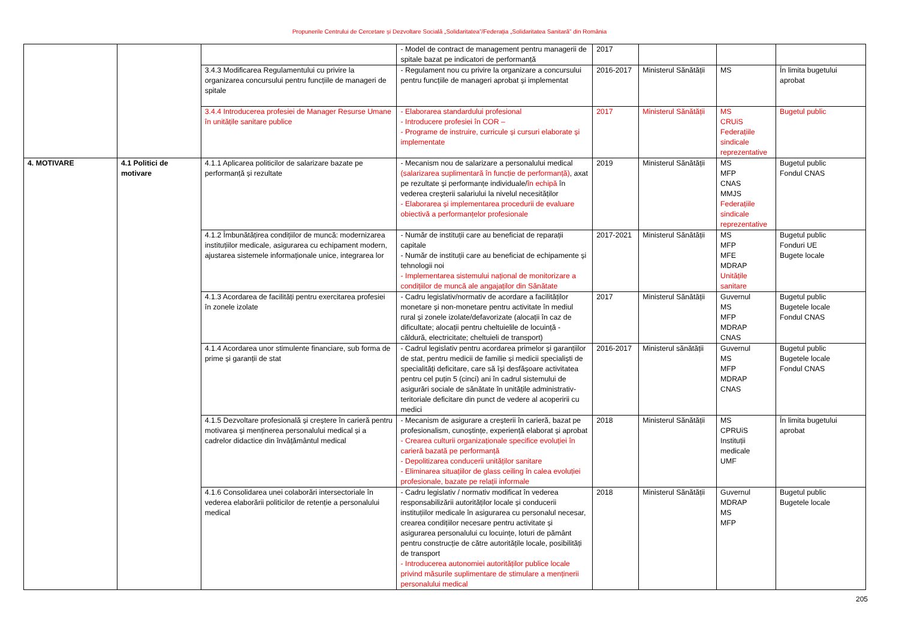Propunerile Centrului de Cercetare și Dezvoltare Socială „Solidaritatea”/Federația „Solidaritatea Sanitară” din România
| | | | - Model de contract de management pentru managerii de spitale bazat pe indicatori de performanță | 2017 | | | |
| | | 3.4.3 Modificarea Regulamentului cu privire la organizarea concursului pentru funcțiile de manageri de spitale | - Regulament nou cu privire la organizare a concursului pentru funcțiile de manageri aprobat și implementat | 2016-2017 | Ministerul Sănătății | MS | În limita bugetului aprobat |
| | | 3.4.4 Introducerea profesiei de Manager Resurse Umane în unitățile sanitare publice | - Elaborarea standardului profesional - Introducere profesiei în COR – - Programe de instruire, curricule și cursuri elaborate și implementate | 2017 | Ministerul Sănătății | MS CRUiS Federațiile sindicale reprezentative | Bugetul public |
| 4. MOTIVARE | 4.1 Politici de motivare | 4.1.1 Aplicarea politicilor de salarizare bazate pe performanță și rezultate | - Mecanism nou de salarizare a personalului medical (salarizarea suplimentară în funcție de performanță) , axat pe rezultate și performanțe individuale/ în echipă în vederea creșterii salariului la nivelul necesităților - Elaborarea și implementarea procedurii de evaluare obiectivă a performanțelor profesionale | 2019 | Ministerul Sănătății | MS MFP CNAS MMJS Federațiile sindicale reprezentative | Bugetul public Fondul CNAS |
| | | 4.1.2 Îmbunătățirea condițiilor de muncă: modernizarea instituțiilor medicale, asigurarea cu echipament modern, ajustarea sistemele informaționale unice, integrarea lor | - Număr de instituții care au beneficiat de reparații capitale - Număr de instituții care au beneficiat de echipamente și tehnologii noi - Implementarea sistemului național de monitorizare a condițiilor de muncă ale angajaților din Sănătate | 2017-2021 | Ministerul Sănătății | MS MFP MFE MDRAP Unitățile sanitare | Bugetul public Fonduri UE Bugete locale |
| | | 4.1.3 Acordarea de facilități pentru exercitarea profesiei în zonele izolate | - Cadru legislativ/normativ de acordare a facilităților monetare și non-monetare pentru activitate în mediul rural și zonele izolate/defavorizate (alocații în caz de dificultate; alocații pentru cheltuielile de locuință - căldură, electricitate; cheltuieli de transport) | 2017 | Ministerul Sănătății | Guvernul MS MFP MDRAP CNAS | Bugetul public Bugetele locale Fondul CNAS |
| | | 4.1.4 Acordarea unor stimulente financiare, sub forma de prime și garanții de stat | - Cadrul legislativ pentru acordarea primelor și garanțiilor de stat, pentru medicii de familie și medicii specialiști de specialități deficitare, care să își desfășoare activitatea pentru cel puțin 5 (cinci) ani în cadrul sistemului de asigurări sociale de sănătate în unitățile administrativ-teritoriale deficitare din punct de vedere al acoperirii cu medici | 2016-2017 | Ministerul sănătății | Guvernul MS MFP MDRAP CNAS | Bugetul public Bugetele locale Fondul CNAS |
| | | 4.1.5 Dezvoltare profesională și creștere în carieră pentru motivarea și menținerea personalului medical și a cadrelor didactice din învățământul medical | - Mecanism de asigurare a creșterii în carieră, bazat pe profesionalism, cunoștințe, experiență elaborat și aprobat - Crearea culturii organizaționale specifice evoluției în carieră bazată pe performanță - Depolitizarea conducerii unităților sanitare - Eliminarea situațiilor de glass ceiling în calea evoluției profesionale, bazate pe relații informale | 2018 | Ministerul Sănătății | MS CPRUiS Instituții medicale UMF | În limita bugetului aprobat |
| | | 4.1.6 Consolidarea unei colaborări intersectoriale în vederea elaborării politicilor de retenție a personalului medical | - Cadru legislativ / normativ modificat în vederea responsabilizării autorităților locale și conducerii instituțiilor medicale în asigurarea cu personalul necesar, crearea condițiilor necesare pentru activitate și asigurarea personalului cu locuințe, loturi de pământ pentru construcție de către autoritățile locale, posibilități de transport - Introducerea autonomiei autorităților publice locale privind măsurile suplimentare de stimulare a menținerii personalului medical | 2018 | Ministerul Sănătății | Guvernul MDRAP MS MFP | Bugetul public Bugetele locale |
205